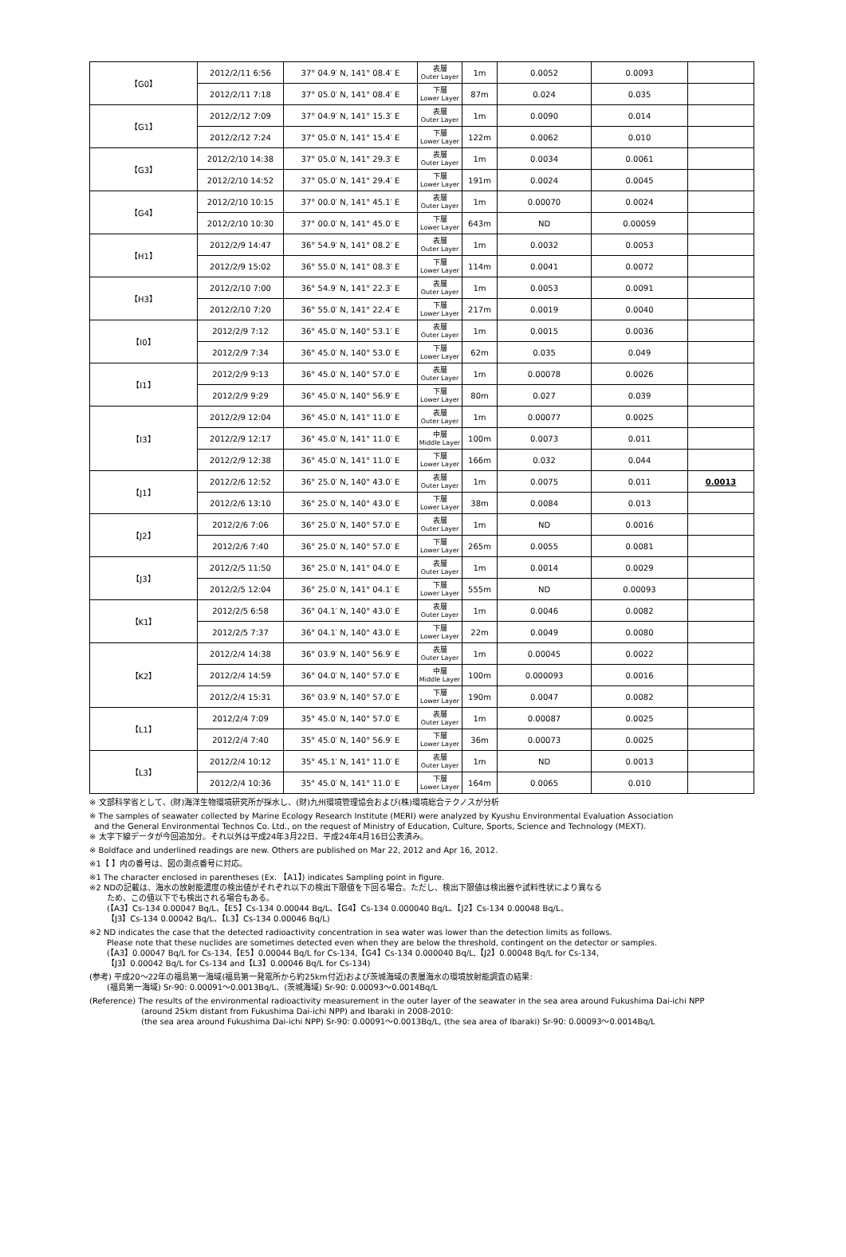| 【G0】 | 2012/2/11 6:56 | 37° 04.9′ N, 141° 08.4′ E | 表層 Outer Layer | 1m | 0.0052 | 0.0093 | |
| | 2012/2/11 7:18 | 37° 05.0′ N, 141° 08.4′ E | 下層 Lower Layer | 87m | 0.024 | 0.035 | |
| 【G1】 | 2012/2/12 7:09 | 37° 04.9′ N, 141° 15.3′ E | 表層 Outer Layer | 1m | 0.0090 | 0.014 | |
| | 2012/2/12 7:24 | 37° 05.0′ N, 141° 15.4′ E | 下層 Lower Layer | 122m | 0.0062 | 0.010 | |
| 【G3】 | 2012/2/10 14:38 | 37° 05.0′ N, 141° 29.3′ E | 表層 Outer Layer | 1m | 0.0034 | 0.0061 | |
| | 2012/2/10 14:52 | 37° 05.0′ N, 141° 29.4′ E | 下層 Lower Layer | 191m | 0.0024 | 0.0045 | |
| 【G4】 | 2012/2/10 10:15 | 37° 00.0′ N, 141° 45.1′ E | 表層 Outer Layer | 1m | 0.00070 | 0.0024 | |
| | 2012/2/10 10:30 | 37° 00.0′ N, 141° 45.0′ E | 下層 Lower Layer | 643m | ND | 0.00059 | |
| 【H1】 | 2012/2/9 14:47 | 36° 54.9′ N, 141° 08.2′ E | 表層 Outer Layer | 1m | 0.0032 | 0.0053 | |
| | 2012/2/9 15:02 | 36° 55.0′ N, 141° 08.3′ E | 下層 Lower Layer | 114m | 0.0041 | 0.0072 | |
| 【H3】 | 2012/2/10 7:00 | 36° 54.9′ N, 141° 22.3′ E | 表層 Outer Layer | 1m | 0.0053 | 0.0091 | |
| | 2012/2/10 7:20 | 36° 55.0′ N, 141° 22.4′ E | 下層 Lower Layer | 217m | 0.0019 | 0.0040 | |
| 【I0】 | 2012/2/9 7:12 | 36° 45.0′ N, 140° 53.1′ E | 表層 Outer Layer | 1m | 0.0015 | 0.0036 | |
| | 2012/2/9 7:34 | 36° 45.0′ N, 140° 53.0′ E | 下層 Lower Layer | 62m | 0.035 | 0.049 | |
| 【I1】 | 2012/2/9 9:13 | 36° 45.0′ N, 140° 57.0′ E | 表層 Outer Layer | 1m | 0.00078 | 0.0026 | |
| | 2012/2/9 9:29 | 36° 45.0′ N, 140° 56.9′ E | 下層 Lower Layer | 80m | 0.027 | 0.039 | |
| 【I3】 | 2012/2/9 12:04 | 36° 45.0′ N, 141° 11.0′ E | 表層 Outer Layer | 1m | 0.00077 | 0.0025 | |
| | 2012/2/9 12:17 | 36° 45.0′ N, 141° 11.0′ E | 中層 Middle Layer | 100m | 0.0073 | 0.011 | |
| | 2012/2/9 12:38 | 36° 45.0′ N, 141° 11.0′ E | 下層 Lower Layer | 166m | 0.032 | 0.044 | |
| 【J1】 | 2012/2/6 12:52 | 36° 25.0′ N, 140° 43.0′ E | 表層 Outer Layer | 1m | 0.0075 | 0.011 | 0.0013 |
| | 2012/2/6 13:10 | 36° 25.0′ N, 140° 43.0′ E | 下層 Lower Layer | 38m | 0.0084 | 0.013 | |
| 【J2】 | 2012/2/6 7:06 | 36° 25.0′ N, 140° 57.0′ E | 表層 Outer Layer | 1m | ND | 0.0016 | |
| | 2012/2/6 7:40 | 36° 25.0′ N, 140° 57.0′ E | 下層 Lower Layer | 265m | 0.0055 | 0.0081 | |
| 【J3】 | 2012/2/5 11:50 | 36° 25.0′ N, 141° 04.0′ E | 表層 Outer Layer | 1m | 0.0014 | 0.0029 | |
| | 2012/2/5 12:04 | 36° 25.0′ N, 141° 04.1′ E | 下層 Lower Layer | 555m | ND | 0.00093 | |
| 【K1】 | 2012/2/5 6:58 | 36° 04.1′ N, 140° 43.0′ E | 表層 Outer Layer | 1m | 0.0046 | 0.0082 | |
| | 2012/2/5 7:37 | 36° 04.1′ N, 140° 43.0′ E | 下層 Lower Layer | 22m | 0.0049 | 0.0080 | |
| 【K2】 | 2012/2/4 14:38 | 36° 03.9′ N, 140° 56.9′ E | 表層 Outer Layer | 1m | 0.00045 | 0.0022 | |
| | 2012/2/4 14:59 | 36° 04.0′ N, 140° 57.0′ E | 中層 Middle Layer | 100m | 0.000093 | 0.0016 | |
| | 2012/2/4 15:31 | 36° 03.9′ N, 140° 57.0′ E | 下層 Lower Layer | 190m | 0.0047 | 0.0082 | |
| 【L1】 | 2012/2/4 7:09 | 35° 45.0′ N, 140° 57.0′ E | 表層 Outer Layer | 1m | 0.00087 | 0.0025 | |
| | 2012/2/4 7:40 | 35° 45.0′ N, 140° 56.9′ E | 下層 Lower Layer | 36m | 0.00073 | 0.0025 | |
| 【L3】 | 2012/2/4 10:12 | 35° 45.1′ N, 141° 11.0′ E | 表層 Outer Layer | 1m | ND | 0.0013 | |
| | 2012/2/4 10:36 | 35° 45.0′ N, 141° 11.0′ E | 下層 Lower Layer | 164m | 0.0065 | 0.010 | |
※ 文部科学省として、(財)海洋生物環境研究所が採水し、(財)九州環境管理協会および(株)環境総合テクノスが分析
※ The samples of seawater collected by Marine Ecology Research Institute (MERI) were analyzed by Kyushu Environmental Evaluation Association
and the General Environmental Technos Co. Ltd., on the request of Ministry of Education, Culture, Sports, Science and Technology (MEXT).
※ 太字下線データが今回追加分。それ以外は平成24年3月22日、平成24年4月16日公表済み。
※ Boldface and underlined readings are new. Others are published on Mar 22, 2012 and Apr 16, 2012.
※1【 】内の番号は、図の測点番号に対応。
※1 The character enclosed in parentheses (Ex. 【A1】) indicates Sampling point in figure.
※2 NDの記載は、海水の放射能濃度の検出値がそれぞれ以下の検出下限値を下回る場合。ただし、検出下限値は検出器や試料性状により異なる
ため、この値以下でも検出される場合もある。
(【A3】Cs-134 0.00047 Bq/L、【E5】Cs-134 0.00044 Bq/L、【G4】Cs-134 0.000040 Bq/L、【J2】Cs-134 0.00048 Bq/L、
【J3】Cs-134 0.00042 Bq/L、【L3】Cs-134 0.00046 Bq/L)
※2 ND indicates the case that the detected radioactivity concentration in sea water was lower than the detection limits as follows.
Please note that these nuclides are sometimes detected even when they are below the threshold, contingent on the detector or samples.
(【A3】0.00047 Bq/L for Cs-134,【E5】0.00044 Bq/L for Cs-134,【G4】Cs-134 0.000040 Bq/L,【J2】0.00048 Bq/L for Cs-134,
【J3】0.00042 Bq/L for Cs-134 and【L3】0.00046 Bq/L for Cs-134)
(参考) 平成20～22年の福島第一海域(福島第一発電所から約25km付近)および茨城海域の表層海水の環境放射能調査の結果:
(福島第一海域) Sr-90: 0.00091～0.0013Bq/L、(茨城海域) Sr-90: 0.00093～0.0014Bq/L
(Reference) The results of the environmental radioactivity measurement in the outer layer of the seawater in the sea area around Fukushima Dai-ichi NPP
(around 25km distant from Fukushima Dai-ichi NPP) and Ibaraki in 2008-2010:
(the sea area around Fukushima Dai-ichi NPP) Sr-90: 0.00091～0.0013Bq/L, (the sea area of Ibaraki) Sr-90: 0.00093～0.0014Bq/L